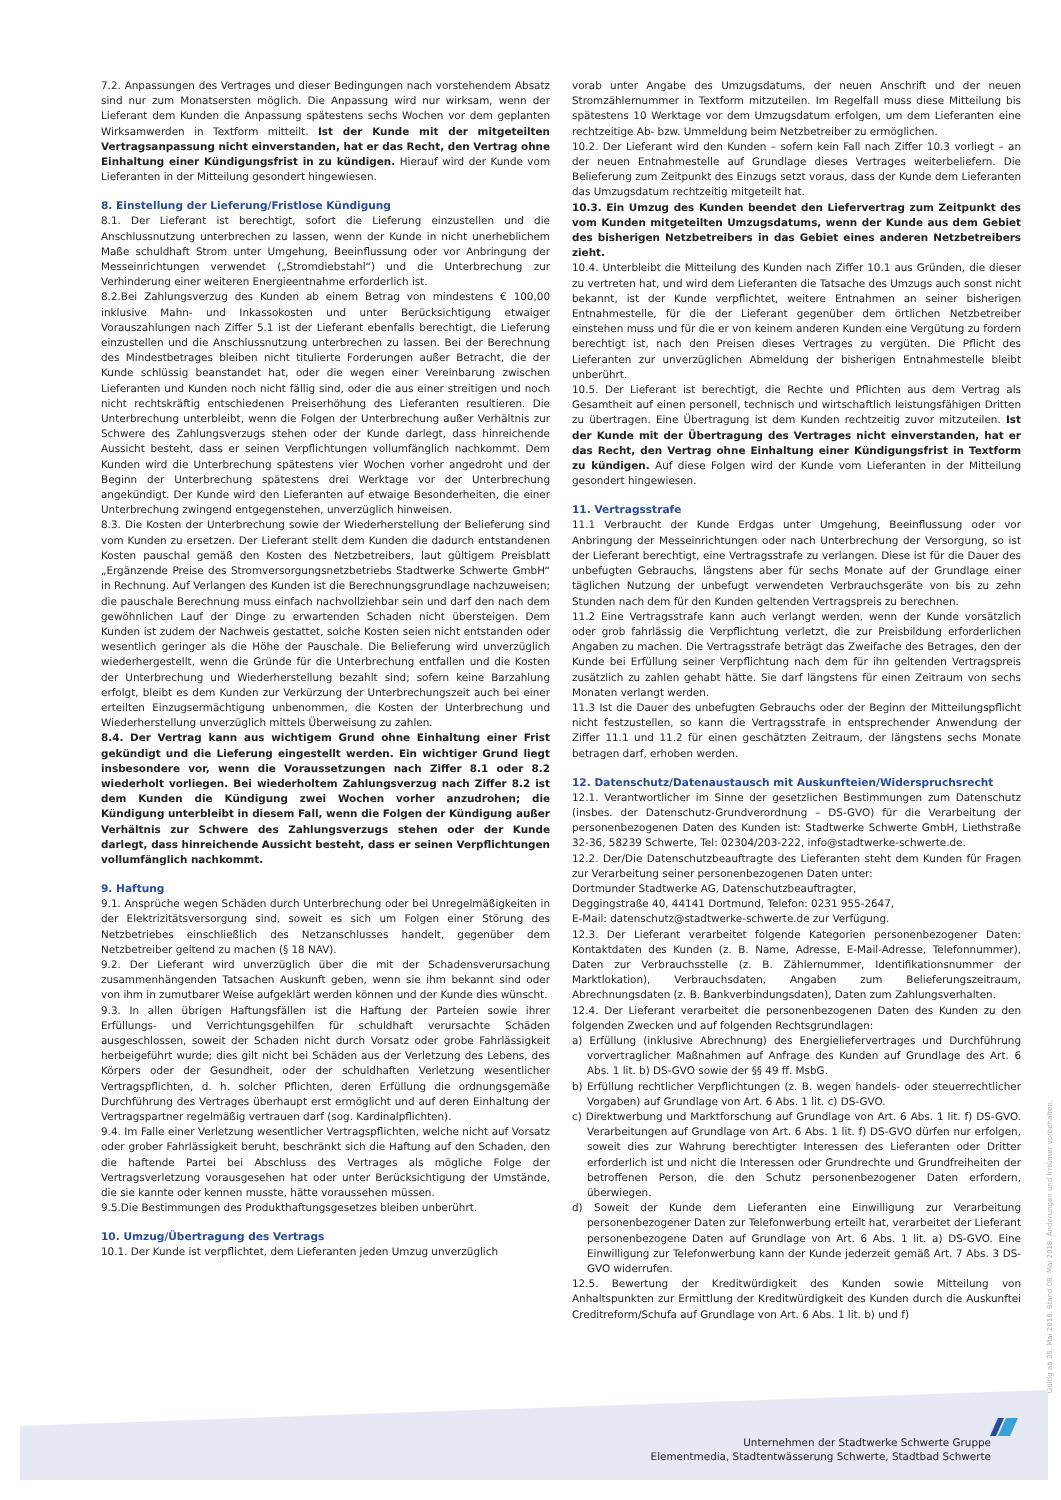7.2. Anpassungen des Vertrages und dieser Bedingungen nach vorstehendem Absatz sind nur zum Monatsersten möglich. Die Anpassung wird nur wirksam, wenn der Lieferant dem Kunden die Anpassung spätestens sechs Wochen vor dem geplanten Wirksamwerden in Textform mitteilt. Ist der Kunde mit der mitgeteilten Vertragsanpassung nicht einverstanden, hat er das Recht, den Vertrag ohne Einhaltung einer Kündigungsfrist in zu kündigen. Hierauf wird der Kunde vom Lieferanten in der Mitteilung gesondert hingewiesen.
8. Einstellung der Lieferung/Fristlose Kündigung
8.1. Der Lieferant ist berechtigt, sofort die Lieferung einzustellen und die Anschlussnutzung unterbrechen zu lassen, wenn der Kunde in nicht unerheblichem Maße schuldhaft Strom unter Umgehung, Beeinflussung oder vor Anbringung der Messeinrichtungen verwendet („Stromdiebstahl“) und die Unterbrechung zur Verhinderung einer weiteren Energieentnahme erforderlich ist.
8.2.Bei Zahlungsverzug des Kunden ab einem Betrag von mindestens € 100,00 inklusive Mahn- und Inkassokosten und unter Berücksichtigung etwaiger Vorauszahlungen nach Ziffer 5.1 ist der Lieferant ebenfalls berechtigt, die Lieferung einzustellen und die Anschlussnutzung unterbrechen zu lassen. Bei der Berechnung des Mindestbetrages bleiben nicht titulierte Forderungen außer Betracht, die der Kunde schlüssig beanstandet hat, oder die wegen einer Vereinbarung zwischen Lieferanten und Kunden noch nicht fällig sind, oder die aus einer streitigen und noch nicht rechtskräftig entschiedenen Preiserhöhung des Lieferanten resultieren. Die Unterbrechung unterbleibt, wenn die Folgen der Unterbrechung außer Verhältnis zur Schwere des Zahlungsverzugs stehen oder der Kunde darlegt, dass hinreichende Aussicht besteht, dass er seinen Verpflichtungen vollumfänglich nachkommt. Dem Kunden wird die Unterbrechung spätestens vier Wochen vorher angedroht und der Beginn der Unterbrechung spätestens drei Werktage vor der Unterbrechung angekündigt. Der Kunde wird den Lieferanten auf etwaige Besonderheiten, die einer Unterbrechung zwingend entgegenstehen, unverzüglich hinweisen.
8.3. Die Kosten der Unterbrechung sowie der Wiederherstellung der Belieferung sind vom Kunden zu ersetzen. Der Lieferant stellt dem Kunden die dadurch entstandenen Kosten pauschal gemäß den Kosten des Netzbetreibers, laut gültigem Preisblatt „Ergänzende Preise des Stromversorgungsnetzbetriebs Stadtwerke Schwerte GmbH“ in Rechnung. Auf Verlangen des Kunden ist die Berechnungsgrundlage nachzuweisen; die pauschale Berechnung muss einfach nachvollziehbar sein und darf den nach dem gewöhnlichen Lauf der Dinge zu erwartenden Schaden nicht übersteigen. Dem Kunden ist zudem der Nachweis gestattet, solche Kosten seien nicht entstanden oder wesentlich geringer als die Höhe der Pauschale. Die Belieferung wird unverzüglich wiederhergestellt, wenn die Gründe für die Unterbrechung entfallen und die Kosten der Unterbrechung und Wiederherstellung bezahlt sind; sofern keine Barzahlung erfolgt, bleibt es dem Kunden zur Verkürzung der Unterbrechungszeit auch bei einer erteilten Einzugsermächtigung unbenommen, die Kosten der Unterbrechung und Wiederherstellung unverzüglich mittels Überweisung zu zahlen.
8.4. Der Vertrag kann aus wichtigem Grund ohne Einhaltung einer Frist gekündigt und die Lieferung eingestellt werden. Ein wichtiger Grund liegt insbesondere vor, wenn die Voraussetzungen nach Ziffer 8.1 oder 8.2 wiederholt vorliegen. Bei wiederholtem Zahlungsverzug nach Ziffer 8.2 ist dem Kunden die Kündigung zwei Wochen vorher anzudrohen; die Kündigung unterbleibt in diesem Fall, wenn die Folgen der Kündigung außer Verhältnis zur Schwere des Zahlungsverzugs stehen oder der Kunde darlegt, dass hinreichende Aussicht besteht, dass er seinen Verpflichtungen vollumfänglich nachkommt.
9. Haftung
9.1. Ansprüche wegen Schäden durch Unterbrechung oder bei Unregelmäßigkeiten in der Elektrizitätsversorgung sind, soweit es sich um Folgen einer Störung des Netzbetriebes einschließlich des Netzanschlusses handelt, gegenüber dem Netzbetreiber geltend zu machen (§ 18 NAV).
9.2. Der Lieferant wird unverzüglich über die mit der Schadensverursachung zusammenhängenden Tatsachen Auskunft geben, wenn sie ihm bekannt sind oder von ihm in zumutbarer Weise aufgeklärt werden können und der Kunde dies wünscht.
9.3. In allen übrigen Haftungsfällen ist die Haftung der Parteien sowie ihrer Erfüllungs- und Verrichtungsgehilfen für schuldhaft verursachte Schäden ausgeschlossen, soweit der Schaden nicht durch Vorsatz oder grobe Fahrlässigkeit herbeigeführt wurde; dies gilt nicht bei Schäden aus der Verletzung des Lebens, des Körpers oder der Gesundheit, oder der schuldhaften Verletzung wesentlicher Vertragspflichten, d. h. solcher Pflichten, deren Erfüllung die ordnungsgemäße Durchführung des Vertrages überhaupt erst ermöglicht und auf deren Einhaltung der Vertragspartner regelmäßig vertrauen darf (sog. Kardinalpflichten).
9.4. Im Falle einer Verletzung wesentlicher Vertragspflichten, welche nicht auf Vorsatz oder grober Fahrlässigkeit beruht, beschränkt sich die Haftung auf den Schaden, den die haftende Partei bei Abschluss des Vertrages als mögliche Folge der Vertragsverletzung vorausgesehen hat oder unter Berücksichtigung der Umstände, die sie kannte oder kennen musste, hätte voraussehen müssen.
9.5.Die Bestimmungen des Produkthaftungsgesetzes bleiben unberührt.
10. Umzug/Übertragung des Vertrags
10.1. Der Kunde ist verpflichtet, dem Lieferanten jeden Umzug unverzüglich
vorab unter Angabe des Umzugsdatums, der neuen Anschrift und der neuen Stromzählernummer in Textform mitzuteilen. Im Regelfall muss diese Mitteilung bis spätestens 10 Werktage vor dem Umzugsdatum erfolgen, um dem Lieferanten eine rechtzeitige Ab- bzw. Ummeldung beim Netzbetreiber zu ermöglichen.
10.2. Der Lieferant wird den Kunden – sofern kein Fall nach Ziffer 10.3 vorliegt – an der neuen Entnahmestelle auf Grundlage dieses Vertrages weiterbeliefern. Die Belieferung zum Zeitpunkt des Einzugs setzt voraus, dass der Kunde dem Lieferanten das Umzugsdatum rechtzeitig mitgeteilt hat.
10.3. Ein Umzug des Kunden beendet den Liefervertrag zum Zeitpunkt des vom Kunden mitgeteilten Umzugsdatums, wenn der Kunde aus dem Gebiet des bisherigen Netzbetreibers in das Gebiet eines anderen Netzbetreibers zieht.
10.4. Unterbleibt die Mitteilung des Kunden nach Ziffer 10.1 aus Gründen, die dieser zu vertreten hat, und wird dem Lieferanten die Tatsache des Umzugs auch sonst nicht bekannt, ist der Kunde verpflichtet, weitere Entnahmen an seiner bisherigen Entnahmestelle, für die der Lieferant gegenüber dem örtlichen Netzbetreiber einstehen muss und für die er von keinem anderen Kunden eine Vergütung zu fordern berechtigt ist, nach den Preisen dieses Vertrages zu vergüten. Die Pflicht des Lieferanten zur unverzüglichen Abmeldung der bisherigen Entnahmestelle bleibt unberührt.
10.5. Der Lieferant ist berechtigt, die Rechte und Pflichten aus dem Vertrag als Gesamtheit auf einen personell, technisch und wirtschaftlich leistungsfähigen Dritten zu übertragen. Eine Übertragung ist dem Kunden rechtzeitig zuvor mitzuteilen. Ist der Kunde mit der Übertragung des Vertrages nicht einverstanden, hat er das Recht, den Vertrag ohne Einhaltung einer Kündigungsfrist in Textform zu kündigen. Auf diese Folgen wird der Kunde vom Lieferanten in der Mitteilung gesondert hingewiesen.
11. Vertragsstrafe
11.1 Verbraucht der Kunde Erdgas unter Umgehung, Beeinflussung oder vor Anbringung der Messeinrichtungen oder nach Unterbrechung der Versorgung, so ist der Lieferant berechtigt, eine Vertragsstrafe zu verlangen. Diese ist für die Dauer des unbefugten Gebrauchs, längstens aber für sechs Monate auf der Grundlage einer täglichen Nutzung der unbefugt verwendeten Verbrauchsgeräte von bis zu zehn Stunden nach dem für den Kunden geltenden Vertragspreis zu berechnen.
11.2 Eine Vertragsstrafe kann auch verlangt werden, wenn der Kunde vorsätzlich oder grob fahrlässig die Verpflichtung verletzt, die zur Preisbildung erforderlichen Angaben zu machen. Die Vertragsstrafe beträgt das Zweifache des Betrages, den der Kunde bei Erfüllung seiner Verpflichtung nach dem für ihn geltenden Vertragspreis zusätzlich zu zahlen gehabt hätte. Sie darf längstens für einen Zeitraum von sechs Monaten verlangt werden.
11.3 Ist die Dauer des unbefugten Gebrauchs oder der Beginn der Mitteilungspflicht nicht festzustellen, so kann die Vertragsstrafe in entsprechender Anwendung der Ziffer 11.1 und 11.2 für einen geschätzten Zeitraum, der längstens sechs Monate betragen darf, erhoben werden.
12. Datenschutz/Datenaustausch mit Auskunfteien/Widerspruchsrecht
12.1. Verantwortlicher im Sinne der gesetzlichen Bestimmungen zum Datenschutz (insbes. der Datenschutz-Grundverordnung – DS-GVO) für die Verarbeitung der personenbezogenen Daten des Kunden ist: Stadtwerke Schwerte GmbH, Liethstraße 32-36, 58239 Schwerte, Tel: 02304/203-222, info@stadtwerke-schwerte.de.
12.2. Der/Die Datenschutzbeauftragte des Lieferanten steht dem Kunden für Fragen zur Verarbeitung seiner personenbezogenen Daten unter:
Dortmunder Stadtwerke AG, Datenschutzbeauftragter,
Deggingstraße 40, 44141 Dortmund, Telefon: 0231 955-2647,
E-Mail: datenschutz@stadtwerke-schwerte.de zur Verfügung.
12.3. Der Lieferant verarbeitet folgende Kategorien personenbezogener Daten: Kontaktdaten des Kunden (z. B. Name, Adresse, E-Mail-Adresse, Telefonnummer), Daten zur Verbrauchsstelle (z. B. Zählernummer, Identifikationsnummer der Marktlokation), Verbrauchsdaten, Angaben zum Belieferungszeitraum, Abrechnungsdaten (z. B. Bankverbindungsdaten), Daten zum Zahlungsverhalten.
12.4. Der Lieferant verarbeitet die personenbezogenen Daten des Kunden zu den folgenden Zwecken und auf folgenden Rechtsgrundlagen:
a) Erfüllung (inklusive Abrechnung) des Energieliefervertrages und Durchführung vorvertraglicher Maßnahmen auf Anfrage des Kunden auf Grundlage des Art. 6 Abs. 1 lit. b) DS-GVO sowie der §§ 49 ff. MsbG.
b) Erfüllung rechtlicher Verpflichtungen (z. B. wegen handels- oder steuerrechtlicher Vorgaben) auf Grundlage von Art. 6 Abs. 1 lit. c) DS-GVO.
c) Direktwerbung und Marktforschung auf Grundlage von Art. 6 Abs. 1 lit. f) DS-GVO. Verarbeitungen auf Grundlage von Art. 6 Abs. 1 lit. f) DS-GVO dürfen nur erfolgen, soweit dies zur Wahrung berechtigter Interessen des Lieferanten oder Dritter erforderlich ist und nicht die Interessen oder Grundrechte und Grundfreiheiten der betroffenen Person, die den Schutz personenbezogener Daten erfordern, überwiegen.
d) Soweit der Kunde dem Lieferanten eine Einwilligung zur Verarbeitung personenbezogener Daten zur Telefonwerbung erteilt hat, verarbeitet der Lieferant personenbezogene Daten auf Grundlage von Art. 6 Abs. 1 lit. a) DS-GVO. Eine Einwilligung zur Telefonwerbung kann der Kunde jederzeit gemäß Art. 7 Abs. 3 DS-GVO widerrufen.
12.5. Bewertung der Kreditwürdigkeit des Kunden sowie Mitteilung von Anhaltspunkten zur Ermittlung der Kreditwürdigkeit des Kunden durch die Auskunftei Creditreform/Schufa auf Grundlage von Art. 6 Abs. 1 lit. b) und f)
Gültig ab 25. Mai 2018. Stand 08. Mai 2018. Änderungen und Irrtümer vorbehalten.
Unternehmen der Stadtwerke Schwerte Gruppe
Elementmedia, Stadtentwässerung Schwerte, Stadtbad Schwerte